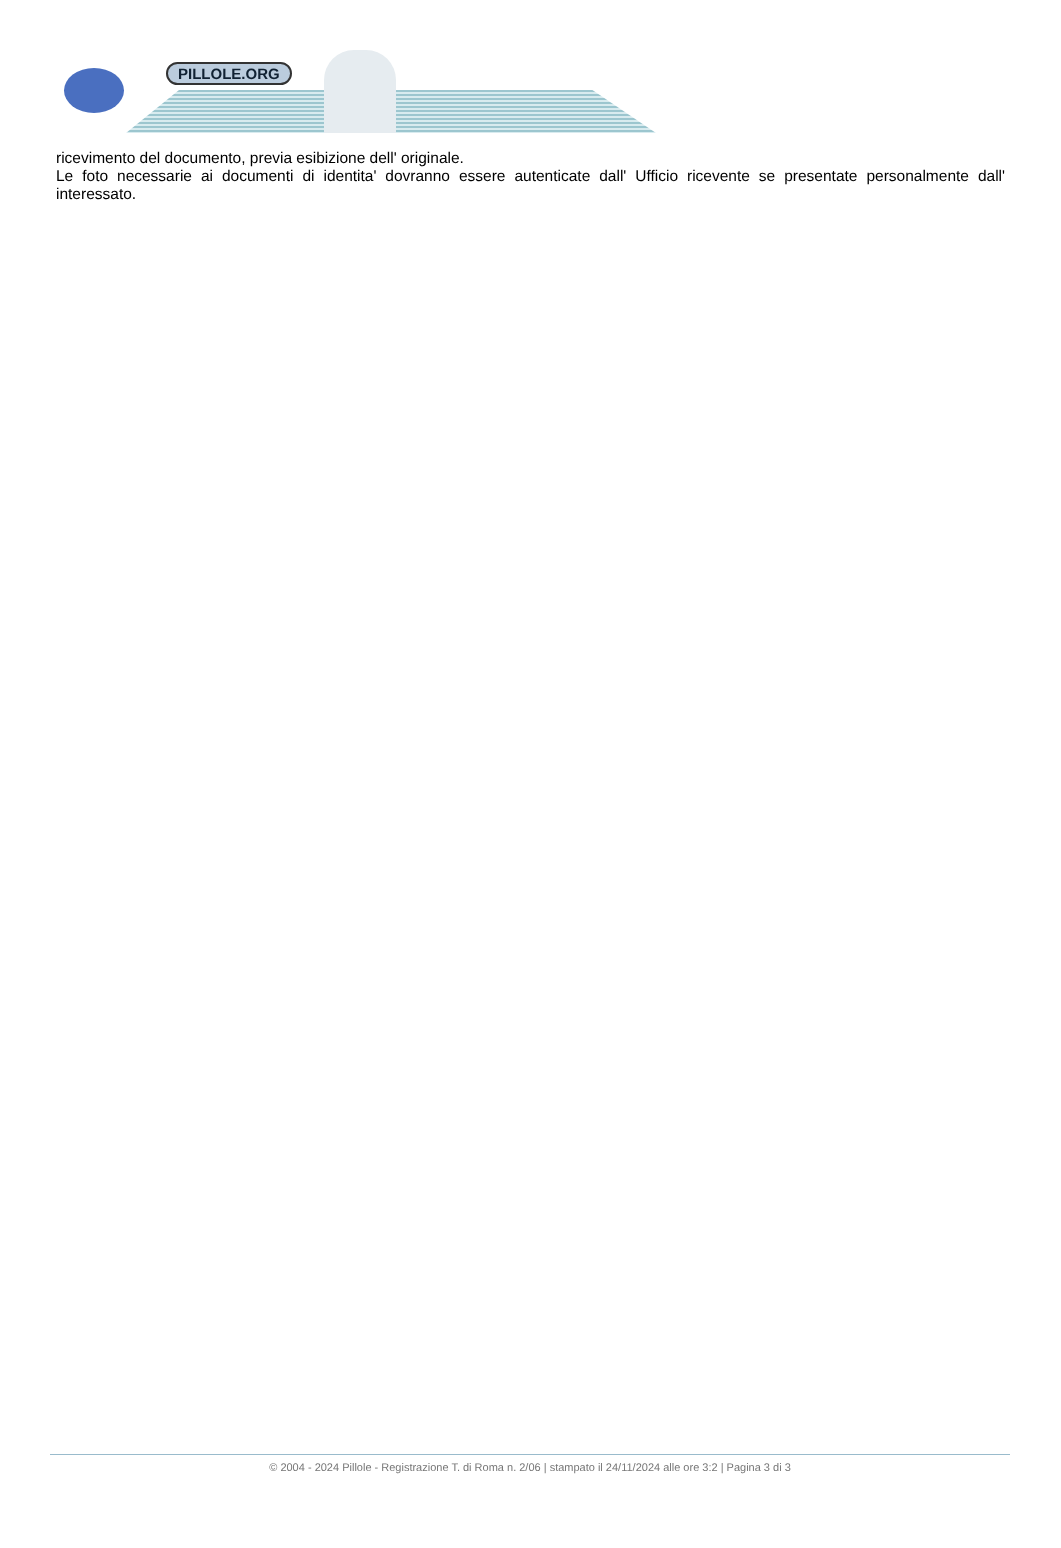PILLOLE.ORG
ricevimento del documento, previa esibizione dell' originale.
Le foto necessarie ai documenti di identita' dovranno essere autenticate dall' Ufficio ricevente se presentate personalmente dall' interessato.
© 2004 - 2024 Pillole - Registrazione T. di Roma n. 2/06 | stampato il 24/11/2024 alle ore 3:2 | Pagina 3 di 3